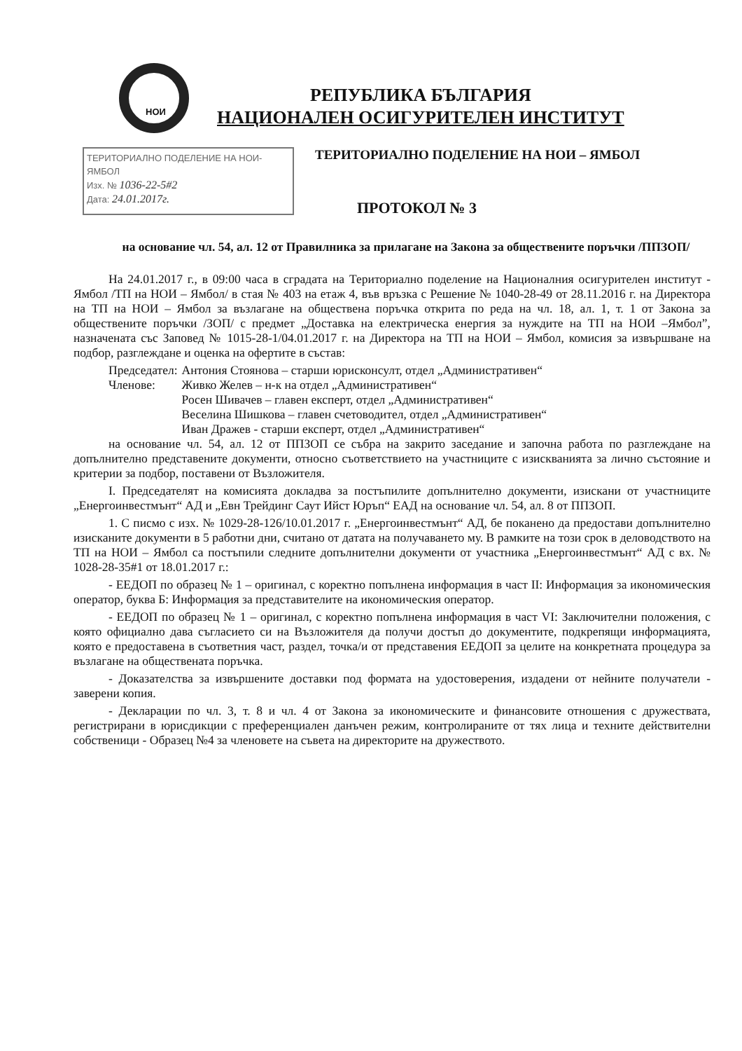НОИ
РЕПУБЛИКА БЪЛГАРИЯ
НАЦИОНАЛЕН ОСИГУРИТЕЛЕН ИНСТИТУТ
ТЕРИТОРИАЛНО ПОДЕЛЕНИЕ НА НОИ-
ЯМБОЛ
Изх. № 1036-22-5#2
Дата: 24.01.2017г.
ТЕРИТОРИАЛНО ПОДЕЛЕНИЕ НА НОИ – ЯМБОЛ
ПРОТОКОЛ № 3
на основание чл. 54, ал. 12 от Правилника за прилагане на Закона за обществените поръчки /ППЗОП/
На 24.01.2017 г., в 09:00 часа в сградата на Териториално поделение на Националния осигурителен институт - Ямбол /ТП на НОИ – Ямбол/ в стая № 403 на етаж 4, във връзка с Решение № 1040-28-49 от 28.11.2016 г. на Директора на ТП на НОИ – Ямбол за възлагане на обществена поръчка открита по реда на чл. 18, ал. 1, т. 1 от Закона за обществените поръчки /ЗОП/ с предмет „Доставка на електрическа енергия за нуждите на ТП на НОИ –Ямбол”, назначената със Заповед № 1015-28-1/04.01.2017 г. на Директора на ТП на НОИ – Ямбол, комисия за извършване на подбор, разглеждане и оценка на офертите в състав:
| Председател: | Антония Стоянова – старши юрисконсулт, отдел „Административен“ |
| Членове: | Живко Желев – н-к на отдел „Административен“ |
| | Росен Шивачев – главен експерт, отдел „Административен“ |
| | Веселина Шишкова – главен счетоводител, отдел „Административен“ |
| | Иван Дражев - старши експерт, отдел „Административен“ |
на основание чл. 54, ал. 12 от ППЗОП се събра на закрито заседание и започна работа по разглеждане на допълнително представените документи, относно съответствието на участниците с изискванията за лично състояние и критерии за подбор, поставени от Възложителя.
I. Председателят на комисията докладва за постъпилите допълнително документи, изискани от участниците „Енергоинвестмънт“ АД и „Евн Трейдинг Саут Ийст Юръп“ ЕАД на основание чл. 54, ал. 8 от ППЗОП.
1. С писмо с изх. № 1029-28-126/10.01.2017 г. „Енергоинвестмънт“ АД, бе поканено да предостави допълнително изисканите документи в 5 работни дни, считано от датата на получаването му. В рамките на този срок в деловодството на ТП на НОИ – Ямбол са постъпили следните допълнителни документи от участника „Енергоинвестмънт“ АД с вх. № 1028-28-35#1 от 18.01.2017 г.:
- ЕЕДОП по образец № 1 – оригинал, с коректно попълнена информация в част II: Информация за икономическия оператор, буква Б: Информация за представителите на икономическия оператор.
- ЕЕДОП по образец № 1 – оригинал, с коректно попълнена информация в част VI: Заключителни положения, с която официално дава съгласието си на Възложителя да получи достъп до документите, подкрепящи информацията, която е предоставена в съответния част, раздел, точка/и от представения ЕЕДОП за целите на конкретната процедура за възлагане на обществената поръчка.
- Доказателства за извършените доставки под формата на удостоверения, издадени от нейните получатели - заверени копия.
- Декларации по чл. 3, т. 8 и чл. 4 от Закона за икономическите и финансовите отношения с дружествата, регистрирани в юрисдикции с преференциален данъчен режим, контролираните от тях лица и техните действителни собственици - Образец №4 за членовете на съвета на директорите на дружеството.